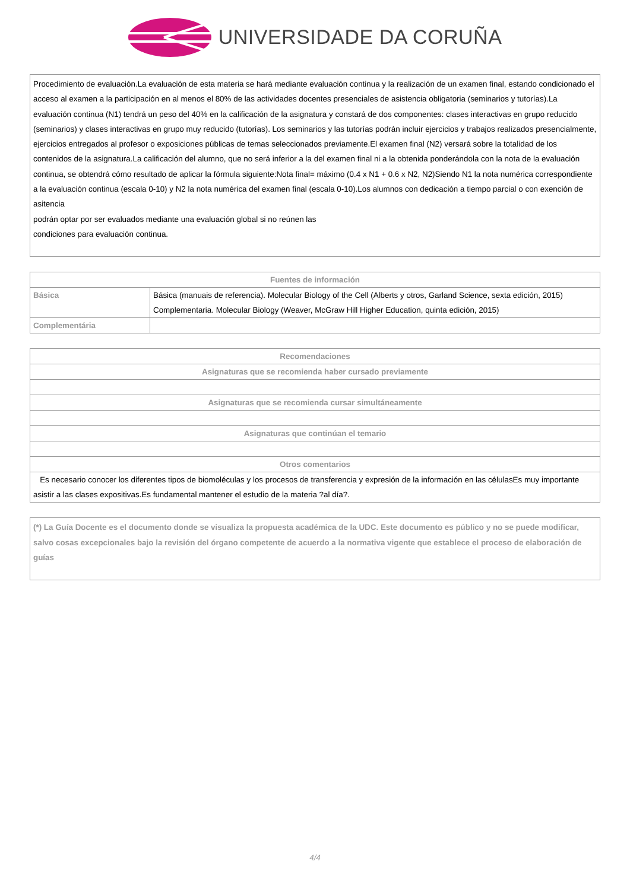UNIVERSIDADE DA CORUÑA
Procedimiento de evaluación.La evaluación de esta materia se hará mediante evaluación continua y la realización de un examen final, estando condicionado el acceso al examen a la participación en al menos el 80% de las actividades docentes presenciales de asistencia obligatoria (seminarios y tutorías).La evaluación continua (N1) tendrá un peso del 40% en la calificación de la asignatura y constará de dos componentes: clases interactivas en grupo reducido (seminarios) y clases interactivas en grupo muy reducido (tutorías). Los seminarios y las tutorías podrán incluir ejercicios y trabajos realizados presencialmente, ejercicios entregados al profesor o exposiciones públicas de temas seleccionados previamente.El examen final (N2) versará sobre la totalidad de los contenidos de la asignatura.La calificación del alumno, que no será inferior a la del examen final ni a la obtenida ponderándola con la nota de la evaluación continua, se obtendrá cómo resultado de aplicar la fórmula siguiente:Nota final= máximo (0.4 x N1 + 0.6 x N2, N2)Siendo N1 la nota numérica correspondiente a la evaluación continua (escala 0-10) y N2 la nota numérica del examen final (escala 0-10).Los alumnos con dedicación a tiempo parcial o con exención de asitencia
podrán optar por ser evaluados mediante una evaluación global si no reúnen las
condiciones para evaluación continua.
| Fuentes de información | |
| --- | --- |
| Básica | Básica (manuais de referencia). Molecular Biology of the Cell (Alberts y otros, Garland Science, sexta edición, 2015) Complementaria. Molecular Biology (Weaver, McGraw Hill Higher Education, quinta edición, 2015) |
| Complementária | |
| Recomendaciones |
| --- |
| Asignaturas que se recomienda haber cursado previamente |
| Asignaturas que se recomienda cursar simultáneamente |
| Asignaturas que continúan el temario |
| Otros comentarios |
| Es necesario conocer los diferentes tipos de biomoléculas y los procesos de transferencia y expresión de la información en las célulasEs muy importante asistir a las clases expositivas.Es fundamental mantener el estudio de la materia ?al día?. |
(*) La Guía Docente es el documento donde se visualiza la propuesta académica de la UDC. Este documento es público y no se puede modificar, salvo cosas excepcionales bajo la revisión del órgano competente de acuerdo a la normativa vigente que establece el proceso de elaboración de guías
4/4